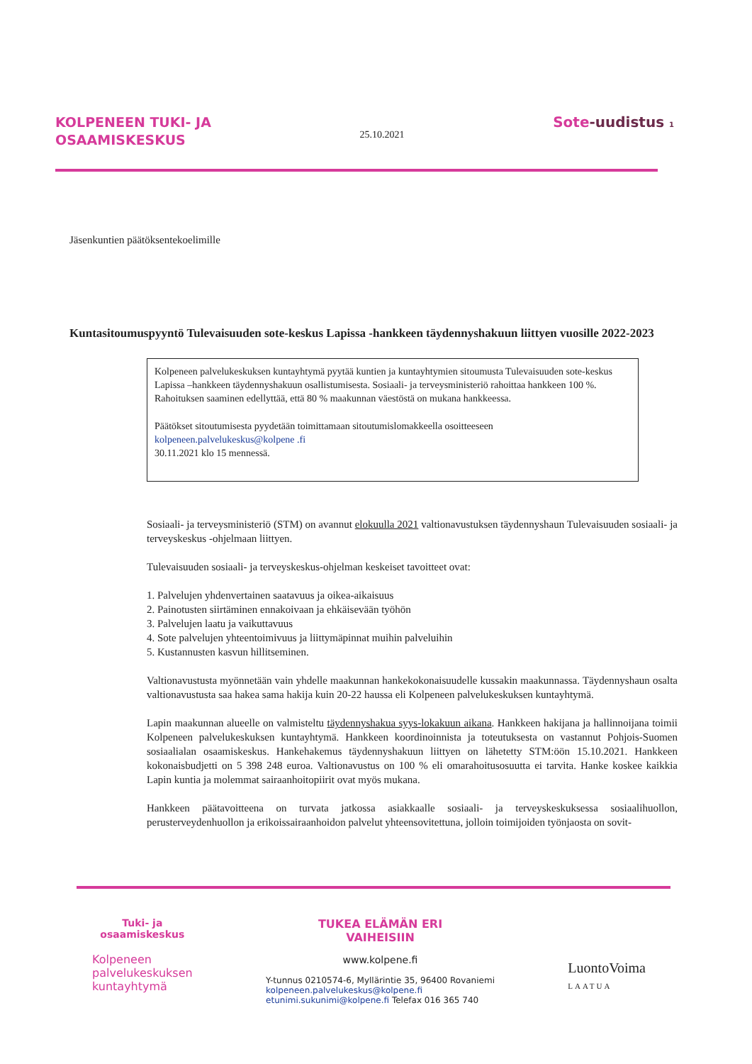KOLPENEEN TUKI- JA
OSAAMISKESKUS
25.10.2021
Sote-uudistus 1
Jäsenkuntien päätöksentekoelimille
Kuntasitoumuspyyntö Tulevaisuuden sote-keskus Lapissa -hankkeen täydennyshakuun liittyen vuosille 2022-2023
Kolpeneen palvelukeskuksen kuntayhtymä pyytää kuntien ja kuntayhtymien sitoumusta Tulevaisuuden sote-keskus Lapissa –hankkeen täydennyshakuun osallistumisesta. Sosiaali- ja terveysministeriö rahoittaa hankkeen 100 %. Rahoituksen saaminen edellyttää, että 80 % maakunnan väestöstä on mukana hankkeessa.
Päätökset sitoutumisesta pyydetään toimittamaan sitoutumislomakkeella osoitteeseen
kolpeneen.palvelukeskus@kolpene .fi
30.11.2021 klo 15 mennessä.
Sosiaali- ja terveysministeriö (STM) on avannut elokuulla 2021 valtionavustuksen täydennyshaun Tulevaisuuden sosiaali- ja terveyskeskus -ohjelmaan liittyen.
Tulevaisuuden sosiaali- ja terveyskeskus-ohjelman keskeiset tavoitteet ovat:
1. Palvelujen yhdenvertainen saatavuus ja oikea-aikaisuus
2. Painotusten siirtäminen ennakoivaan ja ehkäisevään työhön
3. Palvelujen laatu ja vaikuttavuus
4. Sote palvelujen yhteentoimivuus ja liittymäpinnat muihin palveluihin
5. Kustannusten kasvun hillitseminen.
Valtionavustusta myönnetään vain yhdelle maakunnan hankekokonaisuudelle kussakin maakunnassa. Täydennyshaun osalta valtionavustusta saa hakea sama hakija kuin 20-22 haussa eli Kolpeneen palvelukeskuksen kuntayhtymä.
Lapin maakunnan alueelle on valmisteltu täydennyshakua syys-lokakuun aikana. Hankkeen hakijana ja hallinnoijana toimii Kolpeneen palvelukeskuksen kuntayhtymä. Hankkeen koordinoinnista ja toteutuksesta on vastannut Pohjois-Suomen sosiaalialan osaamiskeskus. Hankehakemus täydennyshakuun liittyen on lähetetty STM:öön 15.10.2021. Hankkeen kokonaisbudjetti on 5 398 248 euroa. Valtionavustus on 100 % eli omarahoitusosuutta ei tarvita. Hanke koskee kaikkia Lapin kuntia ja molemmat sairaanhoitopiirit ovat myös mukana.
Hankkeen päätavoitteena on turvata jatkossa asiakkaalle sosiaali- ja terveyskeskuksessa sosiaalihuollon, perusterveydenhuollon ja erikoissairaanhoidon palvelut yhteensovitettuna, jolloin toimijoiden työnjaosta on sovit-
Tuki- ja
osaamiskeskus
Kolpeneen
palvelukeskuksen
kuntayhtymä
TUKEA ELÄMÄN ERI
VAIHEISIIN
www.kolpene.fi
Y-tunnus 0210574-6, Myllärintie 35, 96400 Rovaniemi
kolpeneen.palvelukeskus@kolpene.fi
etunimi.sukunimi@kolpene.fi Telefax 016 365 740
LuontoVoima
LAATUA